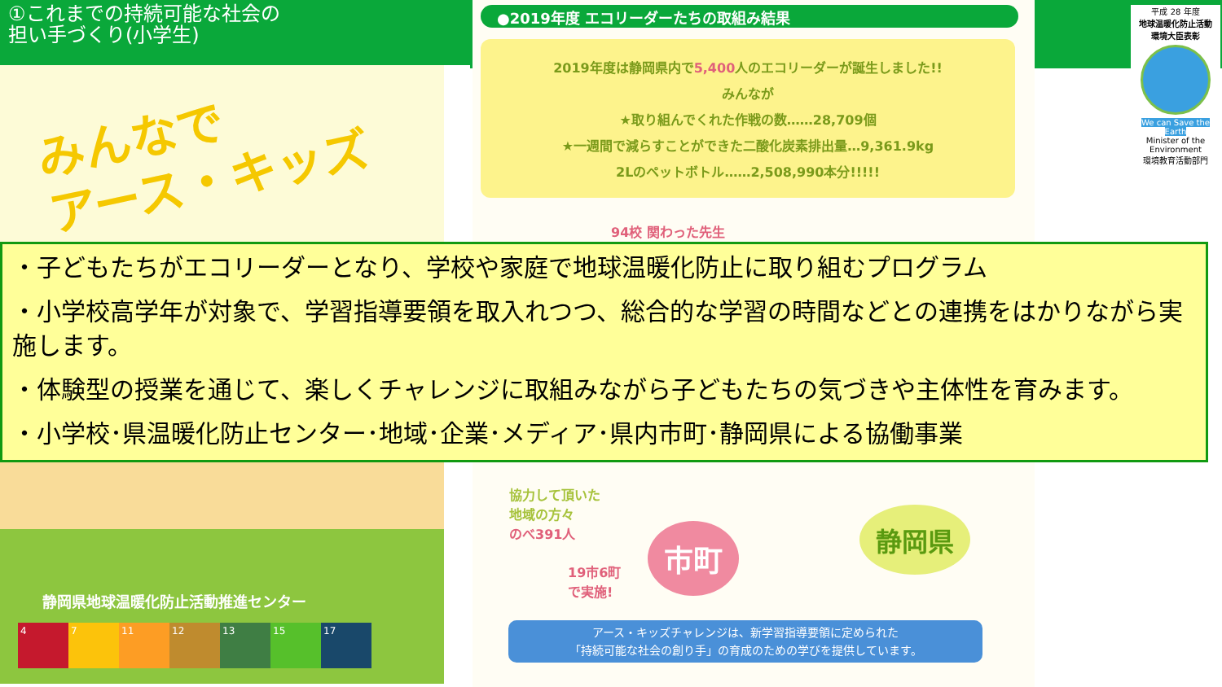①これまでの持続可能な社会の
担い手づくり(小学生)
みんなで
アース・キッズ
●2019年度 エコリーダーたちの取組み結果
2019年度は静岡県内で5,400人のエコリーダーが誕生しました!!
みんなが
★取り組んでくれた作戦の数……28,709個
★一週間で減らすことができた二酸化炭素排出量…9,361.9kg
2Lのペットボトル……2,508,990本分!!!!!
94校 関わった先生
平成 28 年度
地球温暖化防止活動
環境大臣表彰
We can Save the Earth
Minister of the Environment
環境教育活動部門
・子どもたちがエコリーダーとなり、学校や家庭で地球温暖化防止に取り組むプログラム
・小学校高学年が対象で、学習指導要領を取入れつつ、総合的な学習の時間などとの連携をはかりながら実施します。
・体験型の授業を通じて、楽しくチャレンジに取組みながら子どもたちの気づきや主体性を育みます。
・小学校･県温暖化防止センター･地域･企業･メディア･県内市町･静岡県による協働事業
協力して頂いた
地域の方々
のべ391人
市町
静岡県
19市6町
で実施!
アース・キッズチャレンジは、新学習指導要領に定められた
「持続可能な社会の創り手」の育成のための学びを提供しています。
静岡県地球温暖化防止活動推進センター
4 7 11 12 13 15 17